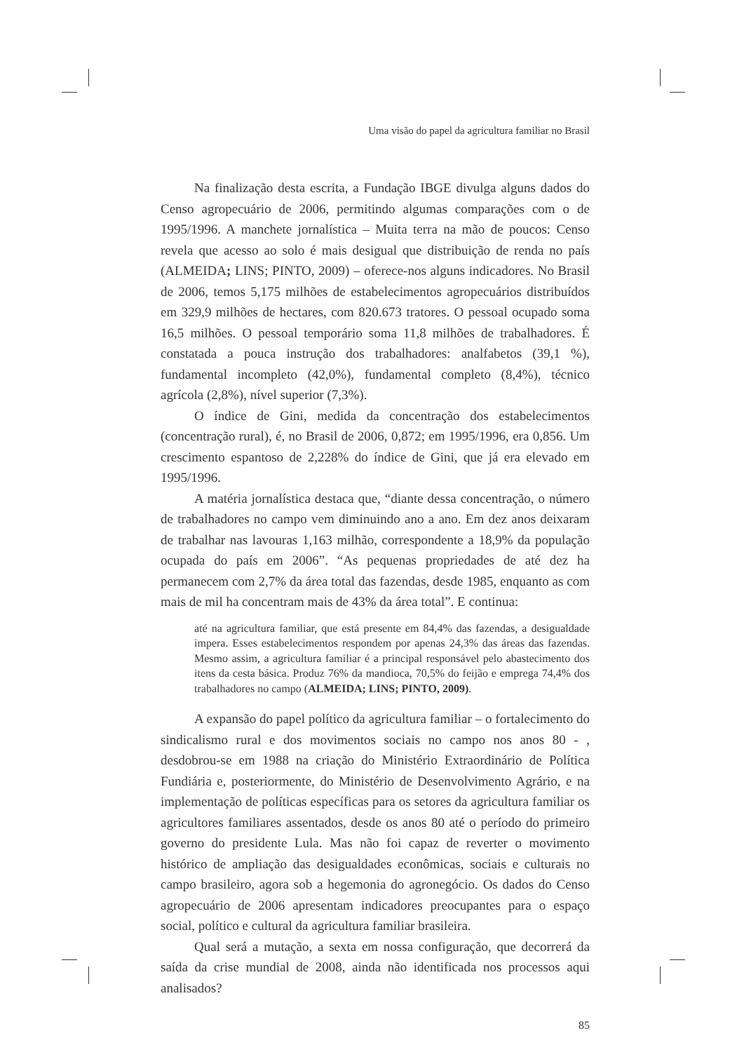Uma visão do papel da agricultura familiar no Brasil
Na finalização desta escrita, a Fundação IBGE divulga alguns dados do Censo agropecuário de 2006, permitindo algumas comparações com o de 1995/1996. A manchete jornalística – Muita terra na mão de poucos: Censo revela que acesso ao solo é mais desigual que distribuição de renda no país (ALMEIDA; LINS; PINTO, 2009) – oferece-nos alguns indicadores. No Brasil de 2006, temos 5,175 milhões de estabelecimentos agropecuários distribuídos em 329,9 milhões de hectares, com 820.673 tratores. O pessoal ocupado soma 16,5 milhões. O pessoal temporário soma 11,8 milhões de trabalhadores. É constatada a pouca instrução dos trabalhadores: analfabetos (39,1 %), fundamental incompleto (42,0%), fundamental completo (8,4%), técnico agrícola (2,8%), nível superior (7,3%).
O índice de Gini, medida da concentração dos estabelecimentos (concentração rural), é, no Brasil de 2006, 0,872; em 1995/1996, era 0,856. Um crescimento espantoso de 2,228% do índice de Gini, que já era elevado em 1995/1996.
A matéria jornalística destaca que, “diante dessa concentração, o número de trabalhadores no campo vem diminuindo ano a ano. Em dez anos deixaram de trabalhar nas lavouras 1,163 milhão, correspondente a 18,9% da população ocupada do país em 2006”. “As pequenas propriedades de até dez ha permanecem com 2,7% da área total das fazendas, desde 1985, enquanto as com mais de mil ha concentram mais de 43% da área total”. E continua:
até na agricultura familiar, que está presente em 84,4% das fazendas, a desigualdade impera. Esses estabelecimentos respondem por apenas 24,3% das áreas das fazendas. Mesmo assim, a agricultura familiar é a principal responsável pelo abastecimento dos itens da cesta básica. Produz 76% da mandioca, 70,5% do feijão e emprega 74,4% dos trabalhadores no campo (ALMEIDA; LINS; PINTO, 2009).
A expansão do papel político da agricultura familiar – o fortalecimento do sindicalismo rural e dos movimentos sociais no campo nos anos 80 - , desdobrou-se em 1988 na criação do Ministério Extraordinário de Política Fundiária e, posteriormente, do Ministério de Desenvolvimento Agrário, e na implementação de políticas específicas para os setores da agricultura familiar os agricultores familiares assentados, desde os anos 80 até o período do primeiro governo do presidente Lula. Mas não foi capaz de reverter o movimento histórico de ampliação das desigualdades econômicas, sociais e culturais no campo brasileiro, agora sob a hegemonia do agronegócio. Os dados do Censo agropecuário de 2006 apresentam indicadores preocupantes para o espaço social, político e cultural da agricultura familiar brasileira.
Qual será a mutação, a sexta em nossa configuração, que decorrerá da saída da crise mundial de 2008, ainda não identificada nos processos aqui analisados?
85